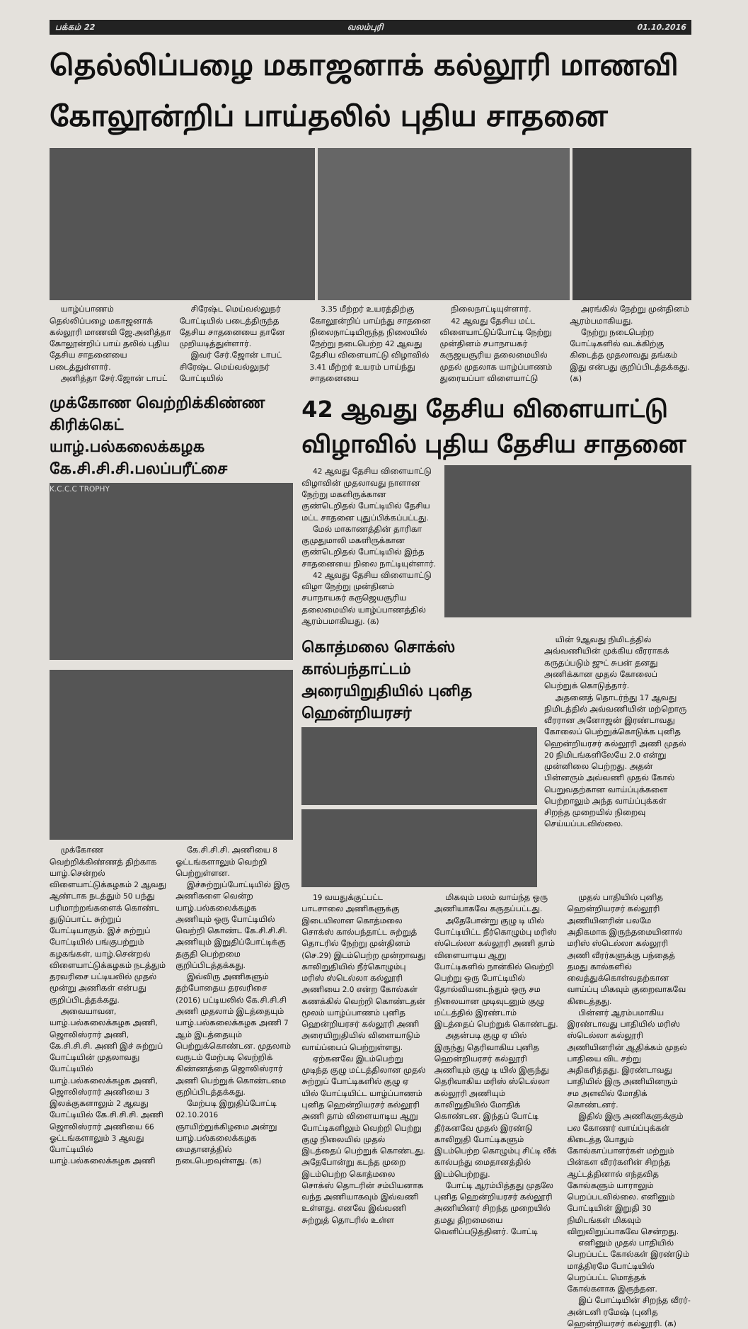பக்கம் 22 வலம்புரி 01.10.2016
தெல்லிப்பழை மகாஜனாக் கல்லூரி மாணவி
கோலூன்றிப் பாய்தலில் புதிய சாதனை
யாழ்ப்பாணம் தெல்லிப்பழை மகாஜனாக் கல்லூரி மாணவி ஜே.அனித்தா கோலூன்றிப் பாய் தலில் புதிய தேசிய சாதனையை படைத்துள்ளார்.
அனித்தா சேர்.ஜோன் டாபட்
சிரேஷ்ட மெய்வல்லுநர் போட்டியில் படைத்திருந்த தேசிய சாதனையை தானே முறியடித்துள்ளார்.
இவர் சேர்.ஜோன் டாபட் சிரேஷ்ட மெய்வல்லுநர் போட்டியில்
3.35 மீற்றர் உயரத்திற்கு கோலூன்றிப் பாய்ந்து சாதனை நிலைநாட்டியிருந்த நிலையில் நேற்று நடைபெற்ற 42 ஆவது தேசிய விளையாட்டு விழாவில் 3.41 மீற்றர் உயரம் பாய்ந்து சாதனையை
நிலைநாட்டியுள்ளார்.
42 ஆவது தேசிய மட்ட விளையாட்டுப்போட்டி நேற்று முன்தினம் சபாநாயகர் கருஜயசூரிய தலைமையில் முதல் முதலாக யாழ்ப்பாணம் துரையப்பா விளையாட்டு
அரங்கில் நேற்று முன்தினம் ஆரம்பமாகியது.
நேற்று நடைபெற்ற போட்டிகளில் வடக்கிற்கு கிடைத்த முதலாவது தங்கம் இது என்பது குறிப்பிடத்தக்கது. (க)
முக்கோண வெற்றிக்கிண்ண கிரிக்கெட்
யாழ்.பல்கலைக்கழக கே.சி.சி.சி.பலப்பரீட்சை
K.C.C.C TROPHY
முக்கோண வெற்றிக்கிண்ணத் திற்காக யாழ்.சென்றல் விளையாட்டுக்கழகம் 2 ஆவது ஆண்டாக நடத்தும் 50 பந்து பரிமாற்றங்களைக் கொண்ட துடுப்பாட்ட சுற்றுப் போட்டியாகும். இச் சுற்றுப் போட்டியில் பங்குபற்றும் கழகங்கள், யாழ்.சென்றல் விளையாட்டுக்கழகம் நடத்தும் தரவரிசை பட்டியலில் முதல் மூன்று அணிகள் என்பது குறிப்பிடத்தக்கது.
அவையாவன, யாழ்.பல்கலைக்கழக அணி, ஜொலிஸ்ரார் அணி, கே.சி.சி.சி. அணி இச் சுற்றுப் போட்டியின் முதலாவது போட்டியில் யாழ்.பல்கலைக்கழக அணி, ஜொலிஸ்ரார் அணியை 3 இலக்குகளாலும் 2 ஆவது போட்டியில் கே.சி.சி.சி. அணி ஜொலிஸ்ரார் அணியை 66 ஓட்டங்களாலும் 3 ஆவது போட்டியில் யாழ்.பல்கலைக்கழக அணி
கே.சி.சி.சி. அணியை 8 ஓட்டங்களாலும் வெற்றி பெற்றுள்ளன.
இச்சுற்றுப்போட்டியில் இரு அணிகளை வென்ற யாழ்.பல்கலைக்கழக அணியும் ஒரு போட்டியில் வெற்றி கொண்ட கே.சி.சி.சி. அணியும் இறுதிப்போட்டிக்கு தகுதி பெற்றமை குறிப்பிடத்தக்கது.
இவ்விரு அணிகளும் தற்போதைய தரவரிசை (2016) பட்டியலில் கே.சி.சி.சி அணி முதலாம் இடத்தையும் யாழ்.பல்கலைக்கழக அணி 7 ஆம் இடத்தையும் பெற்றுக்கொண்டன. முதலாம் வருடம் மேற்படி வெற்றிக் கிண்ணத்தை ஜொலிஸ்ரார் அணி பெற்றுக் கொண்டமை குறிப்பிடத்தக்கது.
மேற்படி இறுதிப்போட்டி 02.10.2016 ஞாயிற்றுக்கிழமை அன்று யாழ்.பல்கலைக்கழக மைதானத்தில் நடைபெறவுள்ளது. (க)
42 ஆவது தேசிய விளையாட்டு
விழாவில் புதிய தேசிய சாதனை
42 ஆவது தேசிய விளையாட்டு விழாவின் முதலாவது நாளான நேற்று மகளிருக்கான குண்டெறிதல் போட்டியில் தேசிய மட்ட சாதனை புதுப்பிக்கப்பட்டது.
மேல் மாகாணத்தின் தாரிகா குமுதுமாலி மகளிருக்கான குண்டெறிதல் போட்டியில் இந்த சாதனையை நிலை நாட்டியுள்ளார்.
42 ஆவது தேசிய விளையாட்டு விழா நேற்று முன்தினம் சபாநாயகர் கருஜெயசூரிய தலைமையில் யாழ்ப்பாணத்தில் ஆரம்பமாகியது. (க)
கொத்மலை சொக்ஸ் கால்பந்தாட்டம்
அரையிறுதியில் புனித ஹென்றியரசர்
யின் 9ஆவது நிமிடத்தில் அவ்வணியின் முக்கிய வீரராகக் கருதப்படும் ஜுட் சுபன் தனது அணிக்கான முதல் கோலைப் பெற்றுக் கொடுத்தார்.
அதனைத் தொடர்ந்து 17 ஆவது நிமிடத்தில் அவ்வணியின் மற்றொரு வீரரான அனோஜன் இரண்டாவது கோலைப் பெற்றுக்கொடுக்க புனித ஹென்றியரசர் கல்லூரி அணி முதல் 20 நிமிடங்களிலேயே 2.0 என்று முன்னிலை பெற்றது. அதன் பின்னரும் அவ்வணி முதல் கோல் பெறுவதற்கான வாய்ப்புக்களை பெற்றாலும் அந்த வாய்ப்புக்கள் சிறந்த முறையில் நிறைவு செய்யப்படவில்லை.
19 வயதுக்குட்பட்ட பாடசாலை அணிகளுக்கு இடையிலான கொத்மலை சொக்ஸ் கால்பந்தாட்ட சுற்றுத் தொடரில் நேற்று முன்தினம் (செ.29) இடம்பெற்ற முன்றாவது காலிறுதியில் நீர்கொழும்பு மரிஸ் ஸ்டெல்லா கல்லூரி அணியை 2.0 என்ற கோல்கள் கணக்கில் வெற்றி கொண்டதன் மூலம் யாழ்ப்பாணம் புனித ஹென்றியரசர் கல்லூரி அணி அரையிறுதியில் விளையாடும் வாய்ப்பைப் பெற்றுள்ளது.
ஏற்கனவே இடம்பெற்று முடிந்த குழு மட்டத்திலான முதல் சுற்றுப் போட்டிகளில் குழு ஏ யில் போட்டியிட்ட யாழ்ப்பாணம் புனித ஹென்றியரசர் கல்லூரி அணி தாம் விளையாடிய ஆறு போட்டிகளிலும் வெற்றி பெற்று குழு நிலையில் முதல் இடத்தைப் பெற்றுக் கொண்டது. அதேபோன்று கடந்த முறை இடம்பெற்ற கொத்மலை சொக்ஸ் தொடரின் சம்பியனாக வந்த அணியாகவும் இவ்வணி உள்ளது. எனவே இவ்வணி சுற்றுத் தொடரில் உள்ள
மிகவும் பலம் வாய்ந்த ஒரு அணியாகவே கருதப்பட்டது.
அதேபோன்று குழு டி யில் போட்டியிட்ட நீர்கொழும்பு மரிஸ் ஸ்டெல்லா கல்லூரி அணி தாம் விளையாடிய ஆறு போட்டிகளில் நான்கில் வெற்றி பெற்று ஒரு போட்டியில் தோல்வியடைந்தும் ஒரு சம நிலையான முடிவுடனும் குழு மட்டத்தில் இரண்டாம் இடத்தைப் பெற்றுக் கொண்டது.
அதன்படி குழு ஏ யில் இருந்து தெரிவாகிய புனித ஹென்றியரசர் கல்லூரி அணியும் குழு டி யில் இருந்து தெரிவாகிய மரிஸ் ஸ்டெல்லா கல்லூரி அணியும் காலிறுதியில் மோதிக் கொண்டன. இந்தப் போட்டி தீர்கனவே முதல் இரண்டு காலிறுதி போட்டிகளும் இடம்பெற்ற கொழும்பு சிட்டி லீக் கால்பந்து மைதானத்தில் இடம்பெற்றது.
போட்டி ஆரம்பித்தது முதலே புனித ஹென்றியரசர் கல்லூரி அணியினர் சிறந்த முறையில் தமது திறமையை வெளிப்படுத்தினர். போட்டி
முதல் பாதியில் புனித ஹென்றியரசர் கல்லூரி அணியினரின் பலமே அதிகமாக இருந்தமையினால் மரிஸ் ஸ்டெல்லா கல்லூரி அணி வீரர்களுக்கு பந்தைத் தமது கால்களில் வைத்துக்கொள்வதற்கான வாய்ப்பு மிகவும் குறைவாகவே கிடைத்தது.
பின்னர் ஆரம்பமாகிய இரண்டாவது பாதியில் மரிஸ் ஸ்டெல்லா கல்லூரி அணியினரின் ஆதிக்கம் முதல் பாதியை விட சற்று அதிகரித்தது. இரண்டாவது பாதியில் இரு அணியினரும் சம அளவில் மோதிக் கொண்டனர்.
இதில் இரு அணிகளுக்கும் பல கோணர் வாய்ப்புக்கள் கிடைத்த போதும் கோல்காப்பாளர்கள் மற்றும் பின்கள வீரர்களின் சிறந்த ஆட்டத்தினால் எந்தவித கோல்களும் யாராலும் பெறப்படவில்லை. எனினும் போட்டியின் இறுதி 30 நிமிடங்கள் மிகவும் விறுவிறுப்பாகவே சென்றது.
எனினும் முதல் பாதியில் பெறப்பட்ட கோல்கள் இரண்டும் மாத்திரமே போட்டியில் பெறப்பட்ட மொத்தக் கோல்களாக இருந்தன.
இப் போட்டியின் சிறந்த வீரர்- அன்டனி ரமேஷ் (புனித ஹென்றியரசர் கல்லூரி. (க)